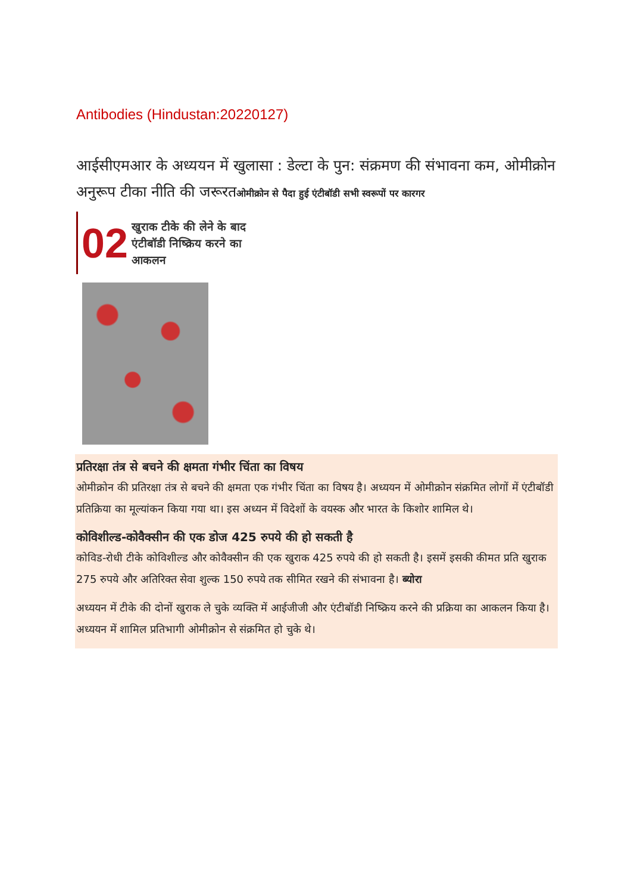Antibodies (Hindustan:20220127)
आईसीएमआर के अध्ययन में खुलासा : डेल्टा के पुन: संक्रमण की संभावना कम, ओमीक्रोन अनुरूप टीका नीति की जरूरतओमीक्रोन से पैदा हुई एंटीबॉडी सभी स्वरूपों पर कारगर
02 खुराक टीके की लेने के बाद एंटीबॉडी निष्क्रिय करने का आकलन
प्रतिरक्षा तंत्र से बचने की क्षमता गंभीर चिंता का विषय
ओमीक्रोन की प्रतिरक्षा तंत्र से बचने की क्षमता एक गंभीर चिंता का विषय है। अध्ययन में ओमीक्रोन संक्रमित लोगों में एंटीबॉडी प्रतिक्रिया का मूल्यांकन किया गया था। इस अध्यन में विदेशों के वयस्क और भारत के किशोर शामिल थे।
कोविशील्ड-कोवैक्सीन की एक डोज 425 रुपये की हो सकती है
कोविड-रोधी टीके कोविशील्ड और कोवैक्सीन की एक खुराक 425 रुपये की हो सकती है। इसमें इसकी कीमत प्रति खुराक 275 रुपये और अतिरिक्त सेवा शुल्क 150 रुपये तक सीमित रखने की संभावना है। ब्योरा
अध्ययन में टीके की दोनों खुराक ले चुके व्यक्ति में आईजीजी और एंटीबॉडी निष्क्रिय करने की प्रक्रिया का आकलन किया है। अध्ययन में शामिल प्रतिभागी ओमीक्रोन से संक्रमित हो चुके थे।